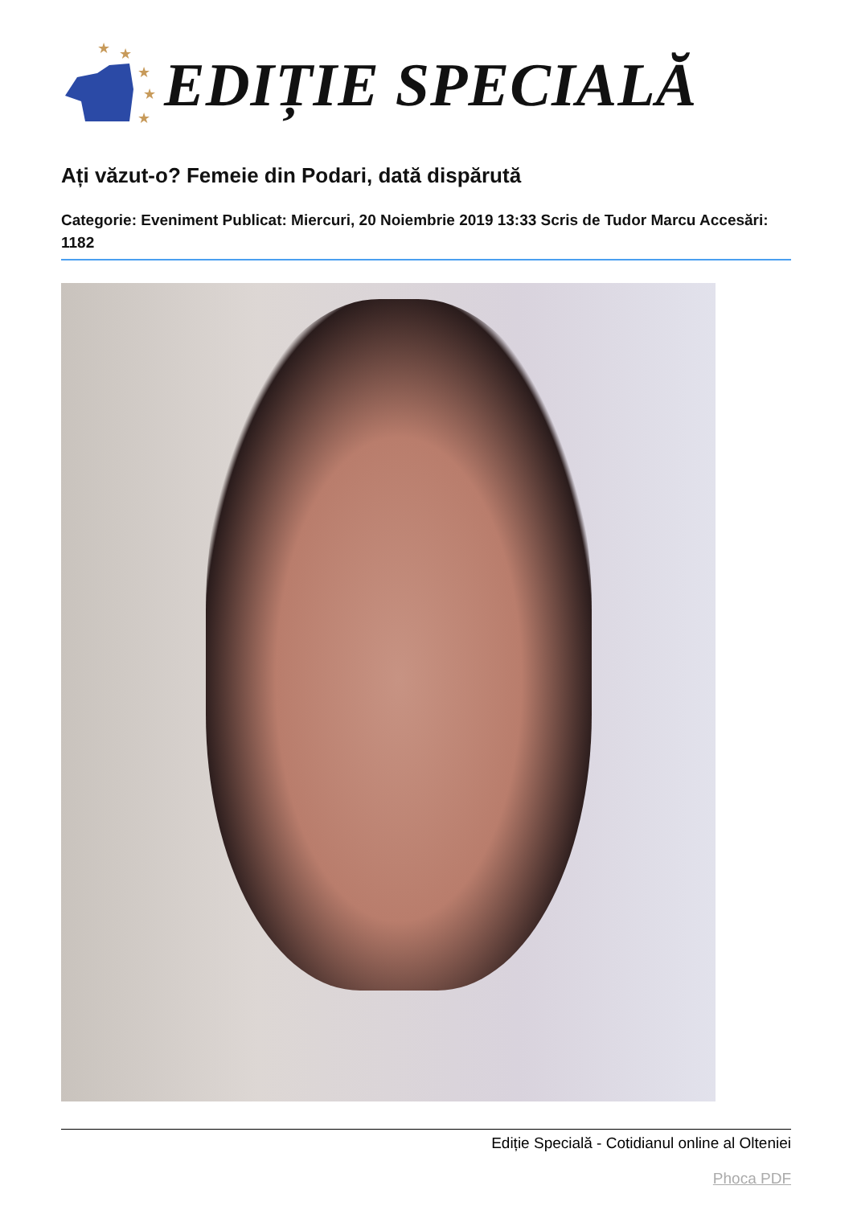★
★
★
★
★
EDIȚIE SPECIALĂ
Ați văzut-o? Femeie din Podari, dată dispărută
Categorie: Eveniment Publicat: Miercuri, 20 Noiembrie 2019 13:33 Scris de Tudor Marcu Accesări: 1182
Ediție Specială - Cotidianul online al Olteniei
Phoca PDF